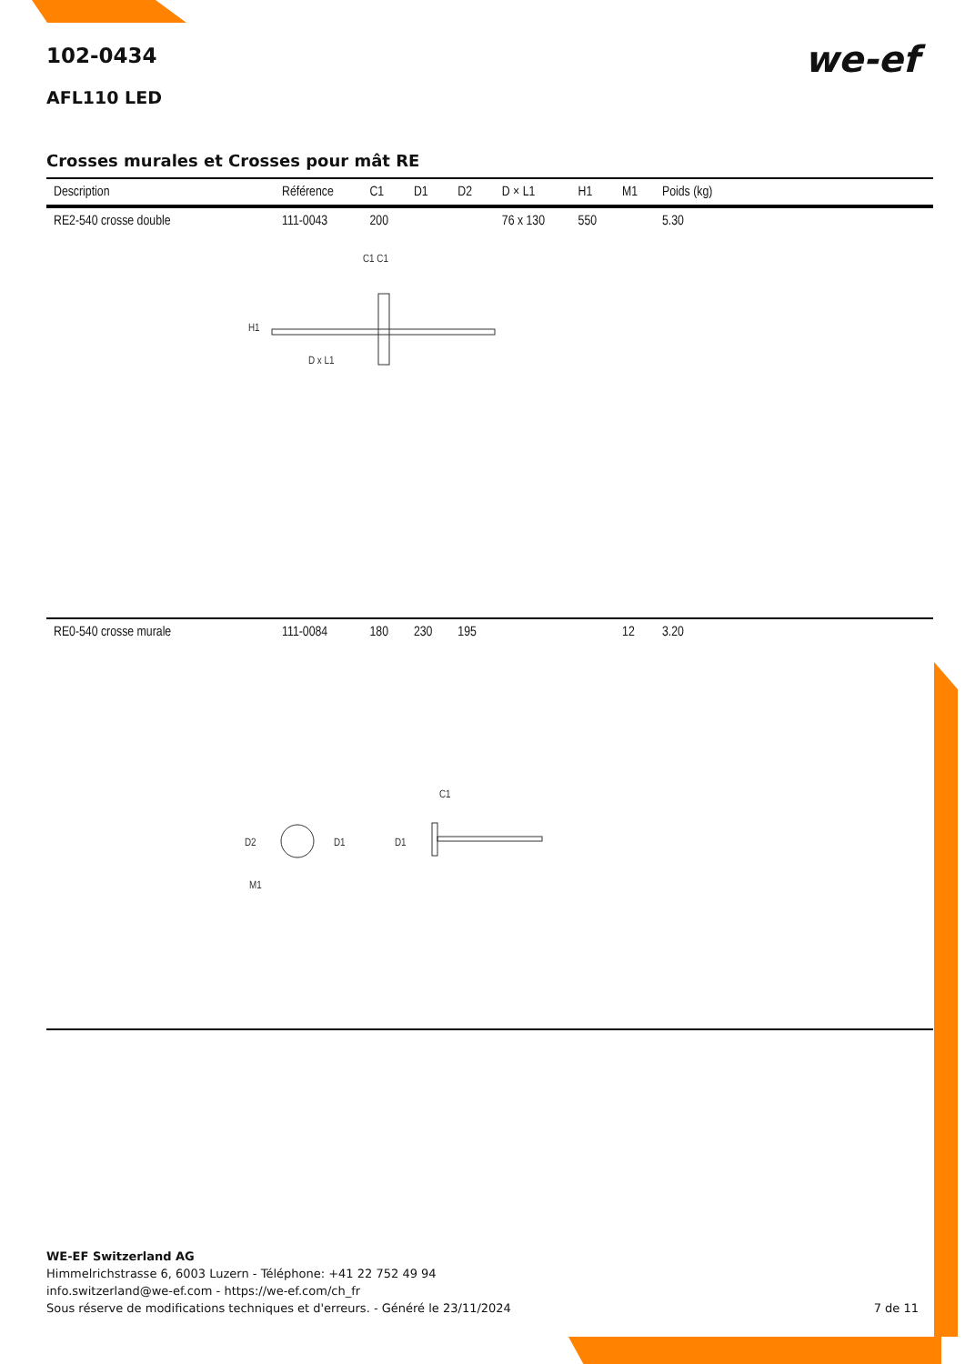we-ef
102-0434
AFL110 LED
Crosses murales et Crosses pour mât RE
| Description | Référence | C1 | D1 | D2 | D × L1 | H1 | M1 | Poids (kg) |
| --- | --- | --- | --- | --- | --- | --- | --- | --- |
| RE2-540 crosse double | 111-0043 | 200 | | | 76 x 130 | 550 | | 5.30 |
| C1 C1 H1 D x L1 | | | | | | | | |
| RE0-540 crosse murale | 111-0084 | 180 | 230 | 195 | | | 12 | 3.20 |
| D2 D1 D1 C1 M1 | | | | | | | | |
WE-EF Switzerland AG
Himmelrichstrasse 6, 6003 Luzern - Téléphone: +41 22 752 49 94
info.switzerland@we-ef.com - https://we-ef.com/ch_fr
Sous réserve de modifications techniques et d'erreurs. - Généré le 23/11/2024 7 de 11